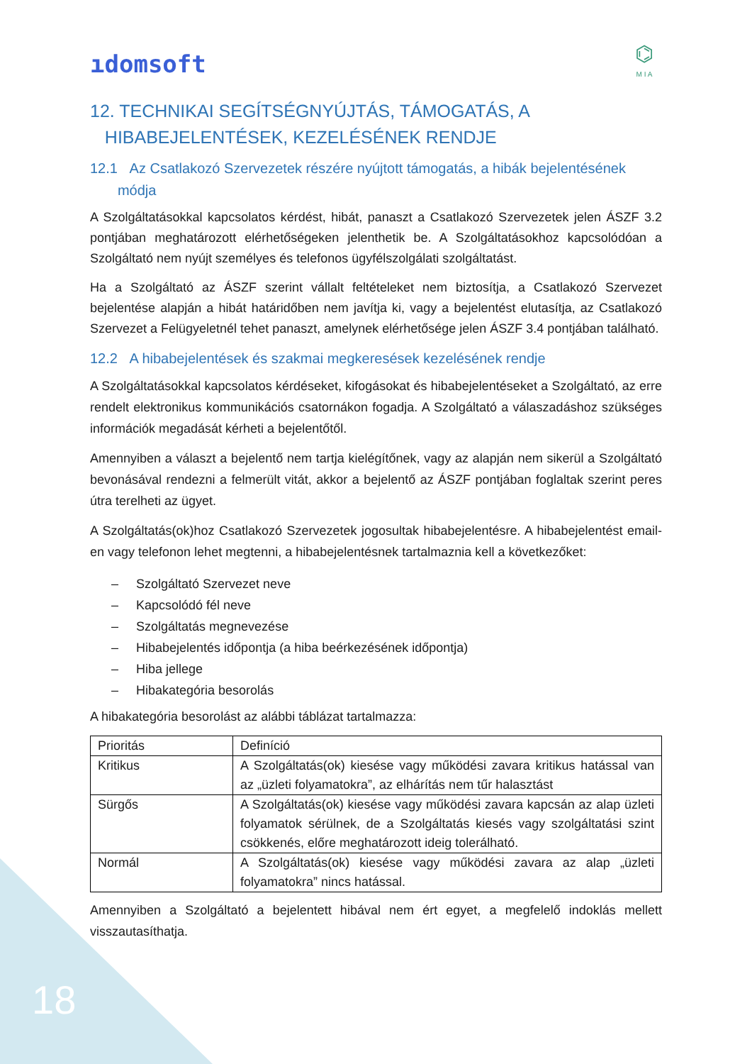ıdomsoft
⌬
M I A
12. TECHNIKAI SEGÍTSÉGNYÚJTÁS, TÁMOGATÁS, A
HIBABEJELENTÉSEK, KEZELÉSÉNEK RENDJE
12.1 Az Csatlakozó Szervezetek részére nyújtott támogatás, a hibák bejelentésének
módja
A Szolgáltatásokkal kapcsolatos kérdést, hibát, panaszt a Csatlakozó Szervezetek jelen ÁSZF 3.2 pontjában meghatározott elérhetőségeken jelenthetik be. A Szolgáltatásokhoz kapcsolódóan a Szolgáltató nem nyújt személyes és telefonos ügyfélszolgálati szolgáltatást.
Ha a Szolgáltató az ÁSZF szerint vállalt feltételeket nem biztosítja, a Csatlakozó Szervezet bejelentése alapján a hibát határidőben nem javítja ki, vagy a bejelentést elutasítja, az Csatlakozó Szervezet a Felügyeletnél tehet panaszt, amelynek elérhetősége jelen ÁSZF 3.4 pontjában található.
12.2 A hibabejelentések és szakmai megkeresések kezelésének rendje
A Szolgáltatásokkal kapcsolatos kérdéseket, kifogásokat és hibabejelentéseket a Szolgáltató, az erre rendelt elektronikus kommunikációs csatornákon fogadja. A Szolgáltató a válaszadáshoz szükséges információk megadását kérheti a bejelentőtől.
Amennyiben a választ a bejelentő nem tartja kielégítőnek, vagy az alapján nem sikerül a Szolgáltató bevonásával rendezni a felmerült vitát, akkor a bejelentő az ÁSZF pontjában foglaltak szerint peres útra terelheti az ügyet.
A Szolgáltatás(ok)hoz Csatlakozó Szervezetek jogosultak hibabejelentésre. A hibabejelentést email-en vagy telefonon lehet megtenni, a hibabejelentésnek tartalmaznia kell a következőket:
– Szolgáltató Szervezet neve
– Kapcsolódó fél neve
– Szolgáltatás megnevezése
– Hibabejelentés időpontja (a hiba beérkezésének időpontja)
– Hiba jellege
– Hibakategória besorolás
A hibakategória besorolást az alábbi táblázat tartalmazza:
| Prioritás | Definíció |
| --- | --- |
| Kritikus | A Szolgáltatás(ok) kiesése vagy működési zavara kritikus hatással van az „üzleti folyamatokra”, az elhárítás nem tűr halasztást |
| Sürgős | A Szolgáltatás(ok) kiesése vagy működési zavara kapcsán az alap üzleti folyamatok sérülnek, de a Szolgáltatás kiesés vagy szolgáltatási szint csökkenés, előre meghatározott ideig tolerálható. |
| Normál | A Szolgáltatás(ok) kiesése vagy működési zavara az alap „üzleti folyamatokra” nincs hatással. |
Amennyiben a Szolgáltató a bejelentett hibával nem ért egyet, a megfelelő indoklás mellett visszautasíthatja.
18